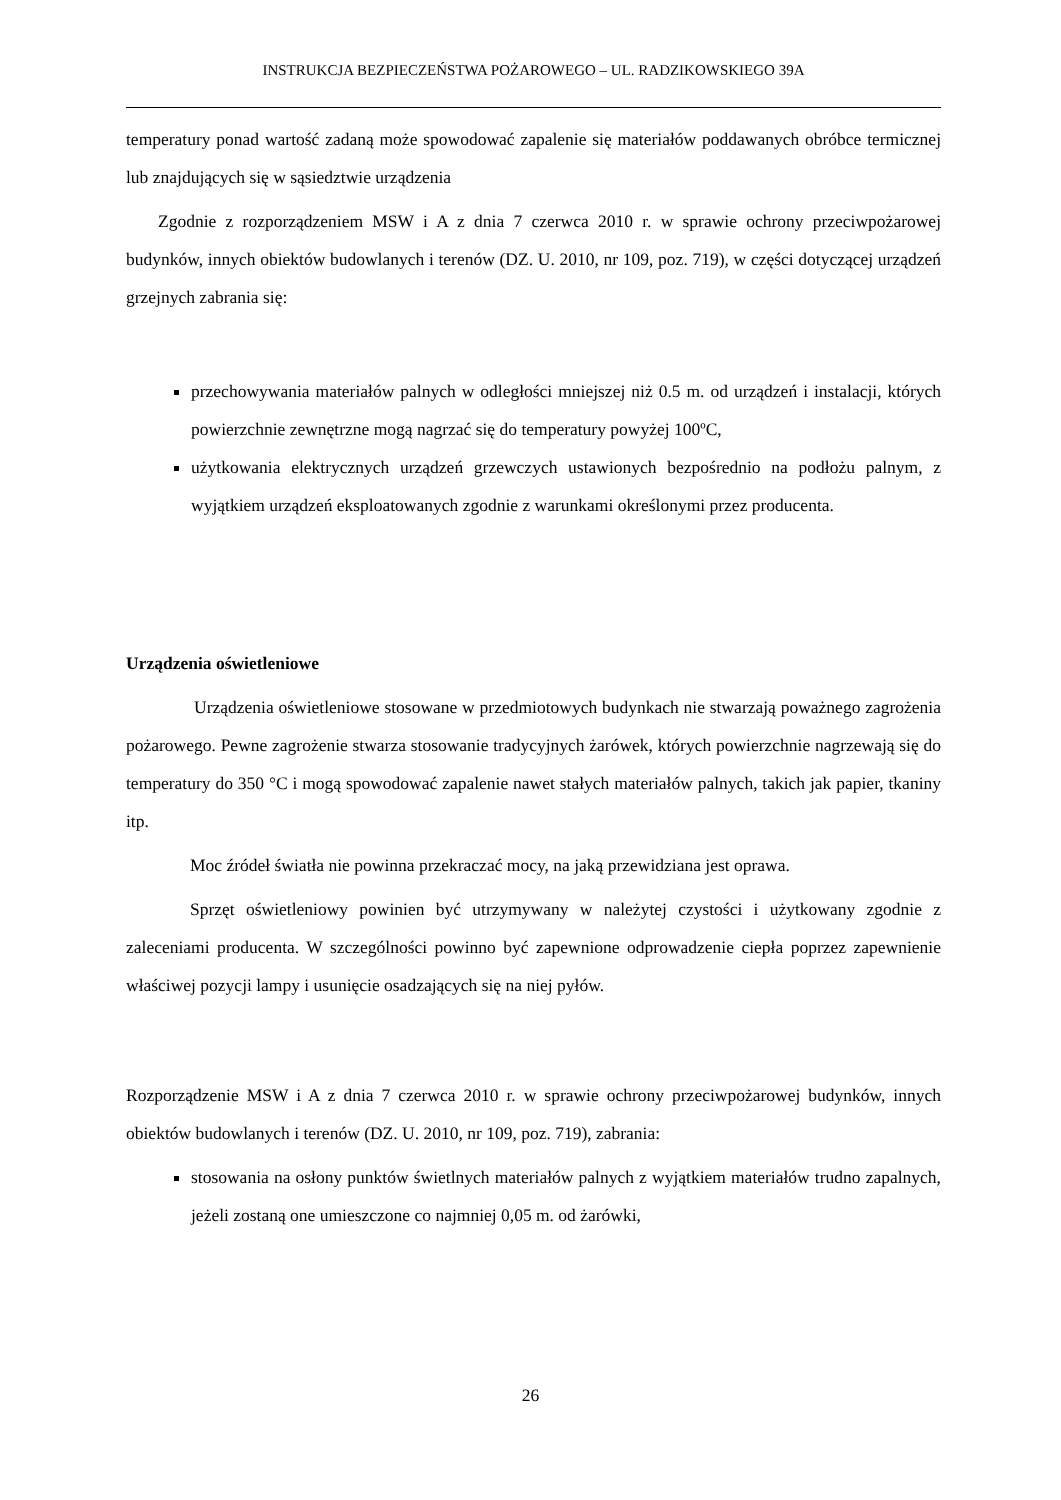INSTRUKCJA BEZPIECZEŃSTWA POŻAROWEGO – UL. RADZIKOWSKIEGO 39A
temperatury ponad wartość zadaną może spowodować zapalenie się materiałów poddawanych obróbce termicznej lub znajdujących się w sąsiedztwie urządzenia
Zgodnie z rozporządzeniem MSW i A z dnia 7 czerwca 2010 r. w sprawie ochrony przeciwpożarowej budynków, innych obiektów budowlanych i terenów (DZ. U. 2010, nr 109, poz. 719), w części dotyczącej urządzeń grzejnych zabrania się:
przechowywania materiałów palnych w odległości mniejszej niż 0.5 m. od urządzeń i instalacji, których powierzchnie zewnętrzne mogą nagrzać się do temperatury powyżej 100ºC,
użytkowania elektrycznych urządzeń grzewczych ustawionych bezpośrednio na podłożu palnym, z wyjątkiem urządzeń eksploatowanych zgodnie z warunkami określonymi przez producenta.
Urządzenia oświetleniowe
Urządzenia oświetleniowe stosowane w przedmiotowych budynkach nie stwarzają poważnego zagrożenia pożarowego. Pewne zagrożenie stwarza stosowanie tradycyjnych żarówek, których powierzchnie nagrzewają się do temperatury do 350 °C i mogą spowodować zapalenie nawet stałych materiałów palnych, takich jak papier, tkaniny itp.
Moc źródeł światła nie powinna przekraczać mocy, na jaką przewidziana jest oprawa.
Sprzęt oświetleniowy powinien być utrzymywany w należytej czystości i użytkowany zgodnie z zaleceniami producenta. W szczególności powinno być zapewnione odprowadzenie ciepła poprzez zapewnienie właściwej pozycji lampy i usunięcie osadzających się na niej pyłów.
Rozporządzenie MSW i A z dnia 7 czerwca 2010 r. w sprawie ochrony przeciwpożarowej budynków, innych obiektów budowlanych i terenów (DZ. U. 2010, nr 109, poz. 719), zabrania:
stosowania na osłony punktów świetlnych materiałów palnych z wyjątkiem materiałów trudno zapalnych, jeżeli zostaną one umieszczone co najmniej 0,05 m. od żarówki,
26